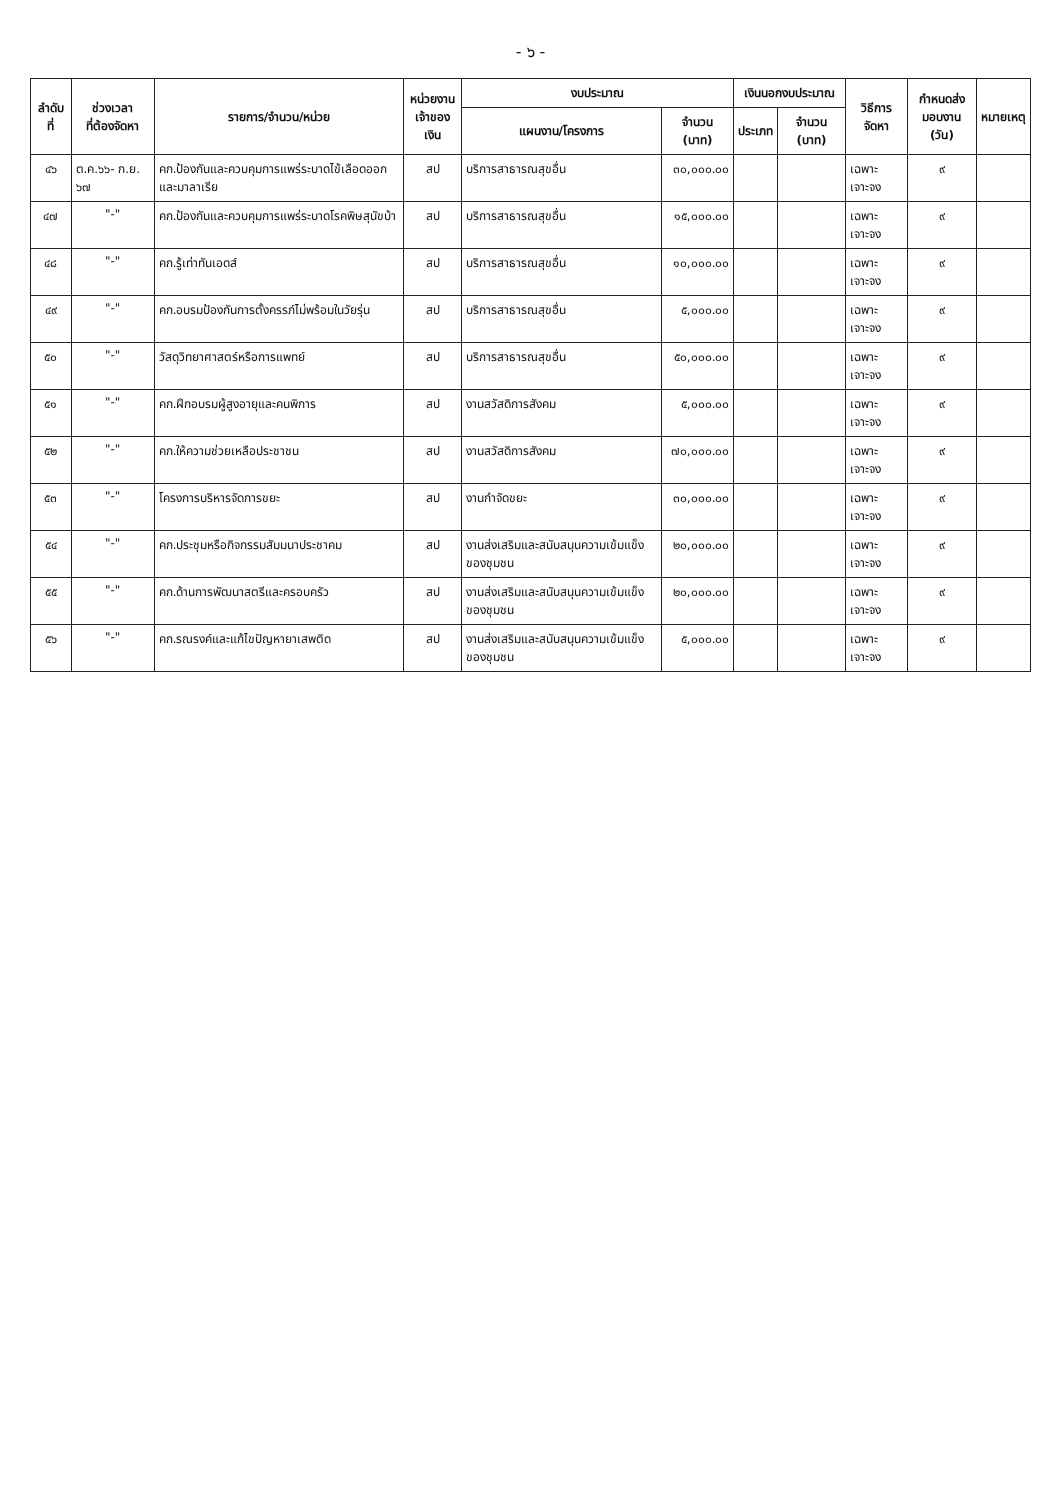- ๖ -
| ลำดับที่ | ช่วงเวลา ที่ต้องจัดหา | รายการ/จำนวน/หน่วย | หน่วยงาน เจ้าของเงิน | งบประมาณ | | เงินนอกงบประมาณ | | วิธีการจัดหา | กำหนดส่ง มอบงาน (วัน) | หมายเหตุ |
| --- | --- | --- | --- | --- | --- | --- | --- | --- | --- | --- |
| | | | | แผนงาน/โครงการ | จำนวน (บาท) | ประเภท | จำนวน (บาท) | | | |
| ๔๖ | ต.ค.๖๖- ก.ย. ๖๗ | คก.ป้องกันและควบคุมการแพร่ระบาดไข้เลือดออกและมาลาเรีย | สป | บริการสาธารณสุขอื่น | ๓๐,๐๐๐.๐๐ | | | เฉพาะเจาะจง | ๙ | |
| ๔๗ | "-" | คก.ป้องกันและควบคุมการแพร่ระบาดโรคพิษสุนัขบ้า | สป | บริการสาธารณสุขอื่น | ๑๕,๐๐๐.๐๐ | | | เฉพาะเจาะจง | ๙ | |
| ๔๘ | "-" | คก.รู้เท่าทันเอดส์ | สป | บริการสาธารณสุขอื่น | ๑๐,๐๐๐.๐๐ | | | เฉพาะเจาะจง | ๙ | |
| ๔๙ | "-" | คก.อบรมป้องกันการตั้งครรภ์ไม่พร้อมในวัยรุ่น | สป | บริการสาธารณสุขอื่น | ๕,๐๐๐.๐๐ | | | เฉพาะเจาะจง | ๙ | |
| ๕๐ | "-" | วัสดุวิทยาศาสตร์หรือการแพทย์ | สป | บริการสาธารณสุขอื่น | ๕๐,๐๐๐.๐๐ | | | เฉพาะเจาะจง | ๙ | |
| ๕๑ | "-" | คก.ฝึกอบรมผู้สูงอายุและคนพิการ | สป | งานสวัสดิการสังคม | ๕,๐๐๐.๐๐ | | | เฉพาะเจาะจง | ๙ | |
| ๕๒ | "-" | คก.ให้ความช่วยเหลือประชาชน | สป | งานสวัสดิการสังคม | ๗๐,๐๐๐.๐๐ | | | เฉพาะเจาะจง | ๙ | |
| ๕๓ | "-" | โครงการบริหารจัดการขยะ | สป | งานกำจัดขยะ | ๓๐,๐๐๐.๐๐ | | | เฉพาะเจาะจง | ๙ | |
| ๕๔ | "-" | คก.ประชุมหรือกิจกรรมสัมมนาประชาคม | สป | งานส่งเสริมและสนับสนุนความเข้มแข็งของชุมชน | ๒๐,๐๐๐.๐๐ | | | เฉพาะเจาะจง | ๙ | |
| ๕๕ | "-" | คก.ด้านการพัฒนาสตรีและครอบครัว | สป | งานส่งเสริมและสนับสนุนความเข้มแข็งของชุมชน | ๒๐,๐๐๐.๐๐ | | | เฉพาะเจาะจง | ๙ | |
| ๕๖ | "-" | คก.รณรงค์และแก้ไขปัญหายาเสพติด | สป | งานส่งเสริมและสนับสนุนความเข้มแข็งของชุมชน | ๕,๐๐๐.๐๐ | | | เฉพาะเจาะจง | ๙ | |